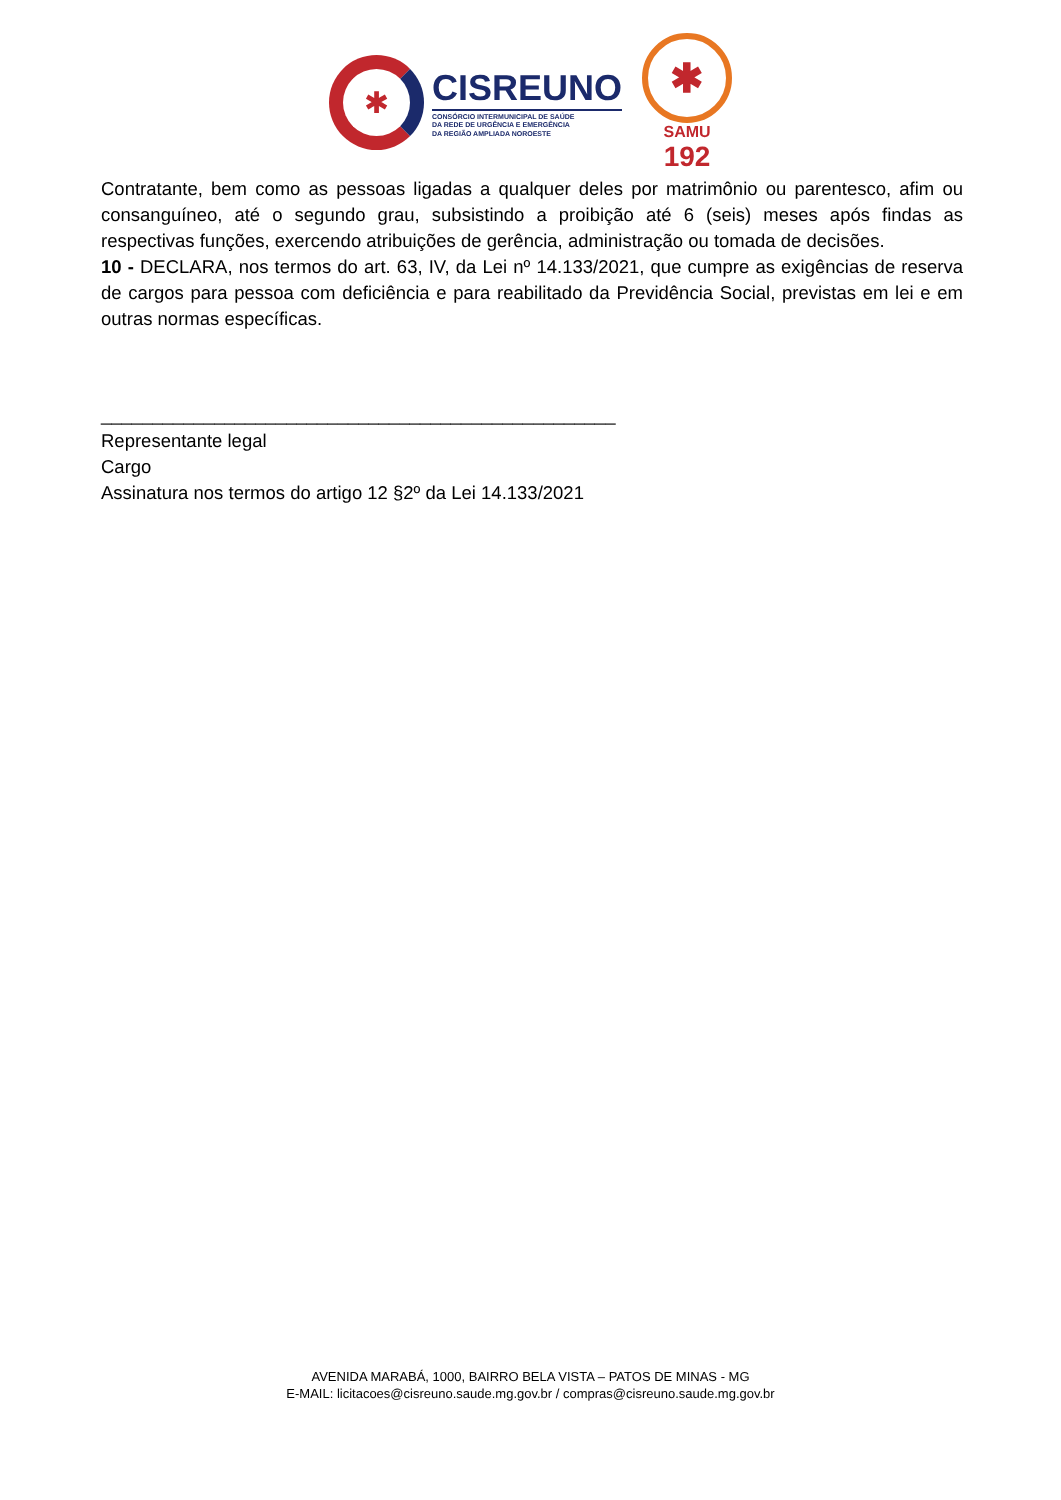✱
CISREUNO
CONSÓRCIO INTERMUNICIPAL DE SAÚDE
DA REDE DE URGÊNCIA E EMERGÊNCIA
DA REGIÃO AMPLIADA NOROESTE
✱
SAMU
192
Contratante, bem como as pessoas ligadas a qualquer deles por matrimônio ou parentesco, afim ou consanguíneo, até o segundo grau, subsistindo a proibição até 6 (seis) meses após findas as respectivas funções, exercendo atribuições de gerência, administração ou tomada de decisões.
10 - DECLARA, nos termos do art. 63, IV, da Lei nº 14.133/2021, que cumpre as exigências de reserva de cargos para pessoa com deficiência e para reabilitado da Previdência Social, previstas em lei e em outras normas específicas.
__________________________________________________
Representante legal
Cargo
Assinatura nos termos do artigo 12 §2º da Lei 14.133/2021
AVENIDA MARABÁ, 1000, BAIRRO BELA VISTA – PATOS DE MINAS - MG
E-MAIL: licitacoes@cisreuno.saude.mg.gov.br / compras@cisreuno.saude.mg.gov.br